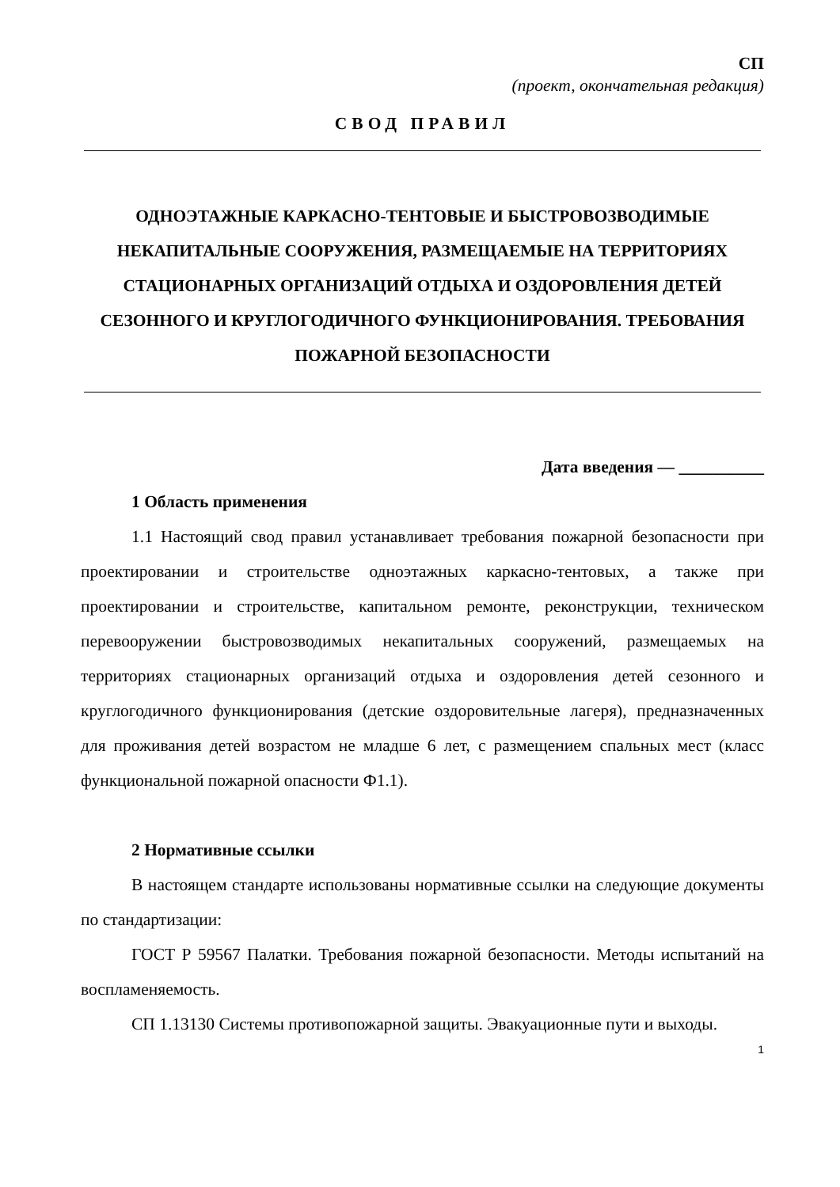СП
(проект, окончательная редакция)
СВОД ПРАВИЛ
ОДНОЭТАЖНЫЕ КАРКАСНО-ТЕНТОВЫЕ И БЫСТРОВОЗВОДИМЫЕ НЕКАПИТАЛЬНЫЕ СООРУЖЕНИЯ, РАЗМЕЩАЕМЫЕ НА ТЕРРИТОРИЯХ СТАЦИОНАРНЫХ ОРГАНИЗАЦИЙ ОТДЫХА И ОЗДОРОВЛЕНИЯ ДЕТЕЙ СЕЗОННОГО И КРУГЛОГОДИЧНОГО ФУНКЦИОНИРОВАНИЯ. ТРЕБОВАНИЯ ПОЖАРНОЙ БЕЗОПАСНОСТИ
Дата введения — __________
1 Область применения
1.1 Настоящий свод правил устанавливает требования пожарной безопасности при проектировании и строительстве одноэтажных каркасно-тентовых, а также при проектировании и строительстве, капитальном ремонте, реконструкции, техническом перевооружении быстровозводимых некапитальных сооружений, размещаемых на территориях стационарных организаций отдыха и оздоровления детей сезонного и круглогодичного функционирования (детские оздоровительные лагеря), предназначенных для проживания детей возрастом не младше 6 лет, с размещением спальных мест (класс функциональной пожарной опасности Ф1.1).
2 Нормативные ссылки
В настоящем стандарте использованы нормативные ссылки на следующие документы по стандартизации:
ГОСТ Р 59567 Палатки. Требования пожарной безопасности. Методы испытаний на воспламеняемость.
СП 1.13130 Системы противопожарной защиты. Эвакуационные пути и выходы.
1